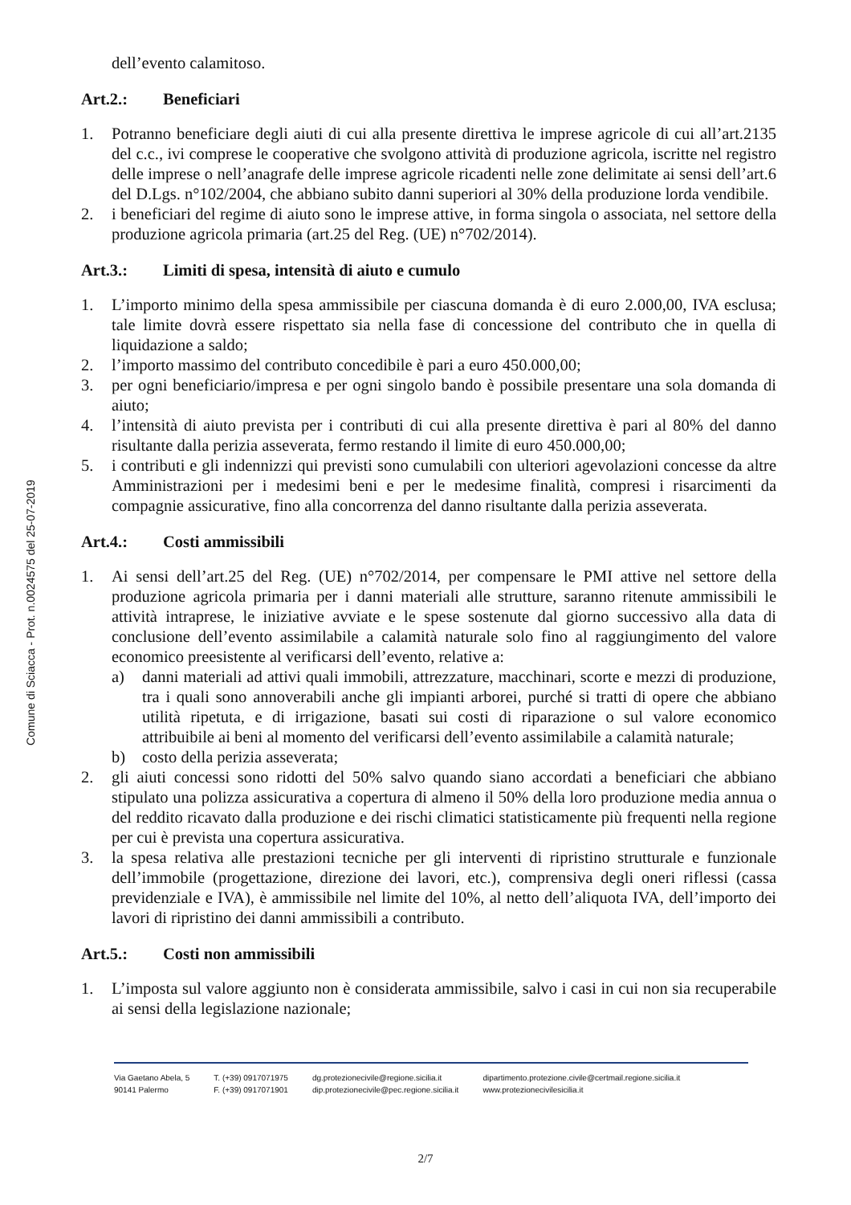Comune di Sciacca - Prot. n.0024575 del 25-07-2019
dell’evento calamitoso.
Art.2.: Beneficiari
1. Potranno beneficiare degli aiuti di cui alla presente direttiva le imprese agricole di cui all’art.2135 del c.c., ivi comprese le cooperative che svolgono attività di produzione agricola, iscritte nel registro delle imprese o nell’anagrafe delle imprese agricole ricadenti nelle zone delimitate ai sensi dell’art.6 del D.Lgs. n°102/2004, che abbiano subito danni superiori al 30% della produzione lorda vendibile.
2. i beneficiari del regime di aiuto sono le imprese attive, in forma singola o associata, nel settore della produzione agricola primaria (art.25 del Reg. (UE) n°702/2014).
Art.3.: Limiti di spesa, intensità di aiuto e cumulo
1. L’importo minimo della spesa ammissibile per ciascuna domanda è di euro 2.000,00, IVA esclusa; tale limite dovrà essere rispettato sia nella fase di concessione del contributo che in quella di liquidazione a saldo;
2. l’importo massimo del contributo concedibile è pari a euro 450.000,00;
3. per ogni beneficiario/impresa e per ogni singolo bando è possibile presentare una sola domanda di aiuto;
4. l’intensità di aiuto prevista per i contributi di cui alla presente direttiva è pari al 80% del danno risultante dalla perizia asseverata, fermo restando il limite di euro 450.000,00;
5. i contributi e gli indennizzi qui previsti sono cumulabili con ulteriori agevolazioni concesse da altre Amministrazioni per i medesimi beni e per le medesime finalità, compresi i risarcimenti da compagnie assicurative, fino alla concorrenza del danno risultante dalla perizia asseverata.
Art.4.: Costi ammissibili
1. Ai sensi dell’art.25 del Reg. (UE) n°702/2014, per compensare le PMI attive nel settore della produzione agricola primaria per i danni materiali alle strutture, saranno ritenute ammissibili le attività intraprese, le iniziative avviate e le spese sostenute dal giorno successivo alla data di conclusione dell’evento assimilabile a calamità naturale solo fino al raggiungimento del valore economico preesistente al verificarsi dell’evento, relative a:
a) danni materiali ad attivi quali immobili, attrezzature, macchinari, scorte e mezzi di produzione, tra i quali sono annoverabili anche gli impianti arborei, purché si tratti di opere che abbiano utilità ripetuta, e di irrigazione, basati sui costi di riparazione o sul valore economico attribuibile ai beni al momento del verificarsi dell’evento assimilabile a calamità naturale;
b) costo della perizia asseverata;
2. gli aiuti concessi sono ridotti del 50% salvo quando siano accordati a beneficiari che abbiano stipulato una polizza assicurativa a copertura di almeno il 50% della loro produzione media annua o del reddito ricavato dalla produzione e dei rischi climatici statisticamente più frequenti nella regione per cui è prevista una copertura assicurativa.
3. la spesa relativa alle prestazioni tecniche per gli interventi di ripristino strutturale e funzionale dell’immobile (progettazione, direzione dei lavori, etc.), comprensiva degli oneri riflessi (cassa previdenziale e IVA), è ammissibile nel limite del 10%, al netto dell’aliquota IVA, dell’importo dei lavori di ripristino dei danni ammissibili a contributo.
Art.5.: Costi non ammissibili
1. L’imposta sul valore aggiunto non è considerata ammissibile, salvo i casi in cui non sia recuperabile ai sensi della legislazione nazionale;
Via Gaetano Abela, 5
90141 Palermo
T. (+39) 0917071975
F. (+39) 0917071901
dg.protezionecivile@regione.sicilia.it
dip.protezionecivile@pec.regione.sicilia.it
dipartimento.protezione.civile@certmail.regione.sicilia.it
www.protezionecivilesicilia.it
2/7